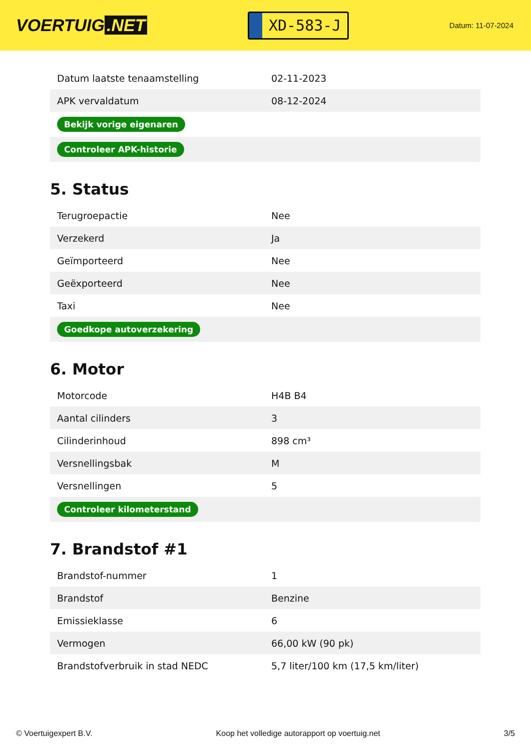VOERTUIG.NET
XD-583-J
Datum: 11-07-2024
| Datum laatste tenaamstelling | 02-11-2023 |
| APK vervaldatum | 08-12-2024 |
| Bekijk vorige eigenaren | |
| Controleer APK-historie | |
5. Status
| Terugroepactie | Nee |
| Verzekerd | Ja |
| Geïmporteerd | Nee |
| Geëxporteerd | Nee |
| Taxi | Nee |
| Goedkope autoverzekering | |
6. Motor
| Motorcode | H4B B4 |
| Aantal cilinders | 3 |
| Cilinderinhoud | 898 cm³ |
| Versnellingsbak | M |
| Versnellingen | 5 |
| Controleer kilometerstand | |
7. Brandstof #1
| Brandstof-nummer | 1 |
| Brandstof | Benzine |
| Emissieklasse | 6 |
| Vermogen | 66,00 kW (90 pk) |
| Brandstofverbruik in stad NEDC | 5,7 liter/100 km (17,5 km/liter) |
© Voertuigexpert B.V. Koop het volledige autorapport op voertuig.net 3/5